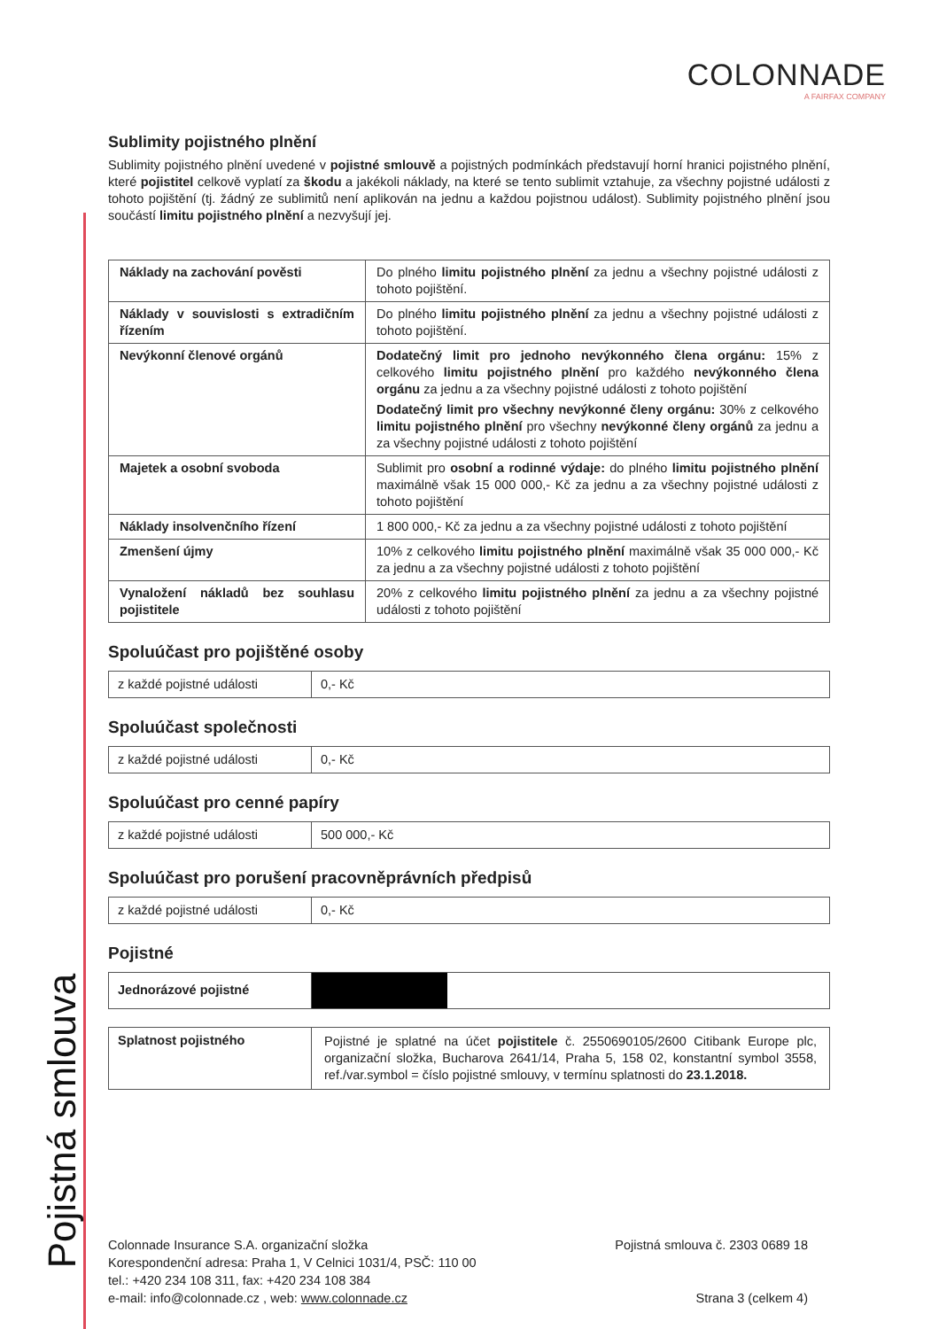Pojistná smlouva
COLONNADE
A FAIRFAX COMPANY
Sublimity pojistného plnění
Sublimity pojistného plnění uvedené v pojistné smlouvě a pojistných podmínkách představují horní hranici pojistného plnění, které pojistitel celkově vyplatí za škodu a jakékoli náklady, na které se tento sublimit vztahuje, za všechny pojistné události z tohoto pojištění (tj. žádný ze sublimitů není aplikován na jednu a každou pojistnou událost). Sublimity pojistného plnění jsou součástí limitu pojistného plnění a nezvyšují jej.
| Náklady na zachování pověsti | Do plného limitu pojistného plnění za jednu a všechny pojistné události z tohoto pojištění. |
| Náklady v souvislosti s extradičním řízením | Do plného limitu pojistného plnění za jednu a všechny pojistné události z tohoto pojištění. |
| Nevýkonní členové orgánů | Dodatečný limit pro jednoho nevýkonného člena orgánu: 15% z celkového limitu pojistného plnění pro každého nevýkonného člena orgánu za jednu a za všechny pojistné události z tohoto pojištění Dodatečný limit pro všechny nevýkonné členy orgánu: 30% z celkového limitu pojistného plnění pro všechny nevýkonné členy orgánů za jednu a za všechny pojistné události z tohoto pojištění |
| Majetek a osobní svoboda | Sublimit pro osobní a rodinné výdaje: do plného limitu pojistného plnění maximálně však 15 000 000,- Kč za jednu a za všechny pojistné události z tohoto pojištění |
| Náklady insolvenčního řízení | 1 800 000,- Kč za jednu a za všechny pojistné události z tohoto pojištění |
| Zmenšení újmy | 10% z celkového limitu pojistného plnění maximálně však 35 000 000,- Kč za jednu a za všechny pojistné události z tohoto pojištění |
| Vynaložení nákladů bez souhlasu pojistitele | 20% z celkového limitu pojistného plnění za jednu a za všechny pojistné události z tohoto pojištění |
Spoluúčast pro pojištěné osoby
| z každé pojistné události | 0,- Kč |
Spoluúčast společnosti
| z každé pojistné události | 0,- Kč |
Spoluúčast pro cenné papíry
| z každé pojistné události | 500 000,- Kč |
Spoluúčast pro porušení pracovněprávních předpisů
| z každé pojistné události | 0,- Kč |
Pojistné
| Jednorázové pojistné | |
| Splatnost pojistného | Pojistné je splatné na účet pojistitele č. 2550690105/2600 Citibank Europe plc, organizační složka, Bucharova 2641/14, Praha 5, 158 02, konstantní symbol 3558, ref./var.symbol = číslo pojistné smlouvy, v termínu splatnosti do 23.1.2018. |
Colonnade Insurance S.A. organizační složka
Korespondenční adresa: Praha 1, V Celnici 1031/4, PSČ: 110 00
tel.: +420 234 108 311, fax: +420 234 108 384
e-mail: info@colonnade.cz , web: www.colonnade.cz
Pojistná smlouva č. 2303 0689 18
Strana 3 (celkem 4)